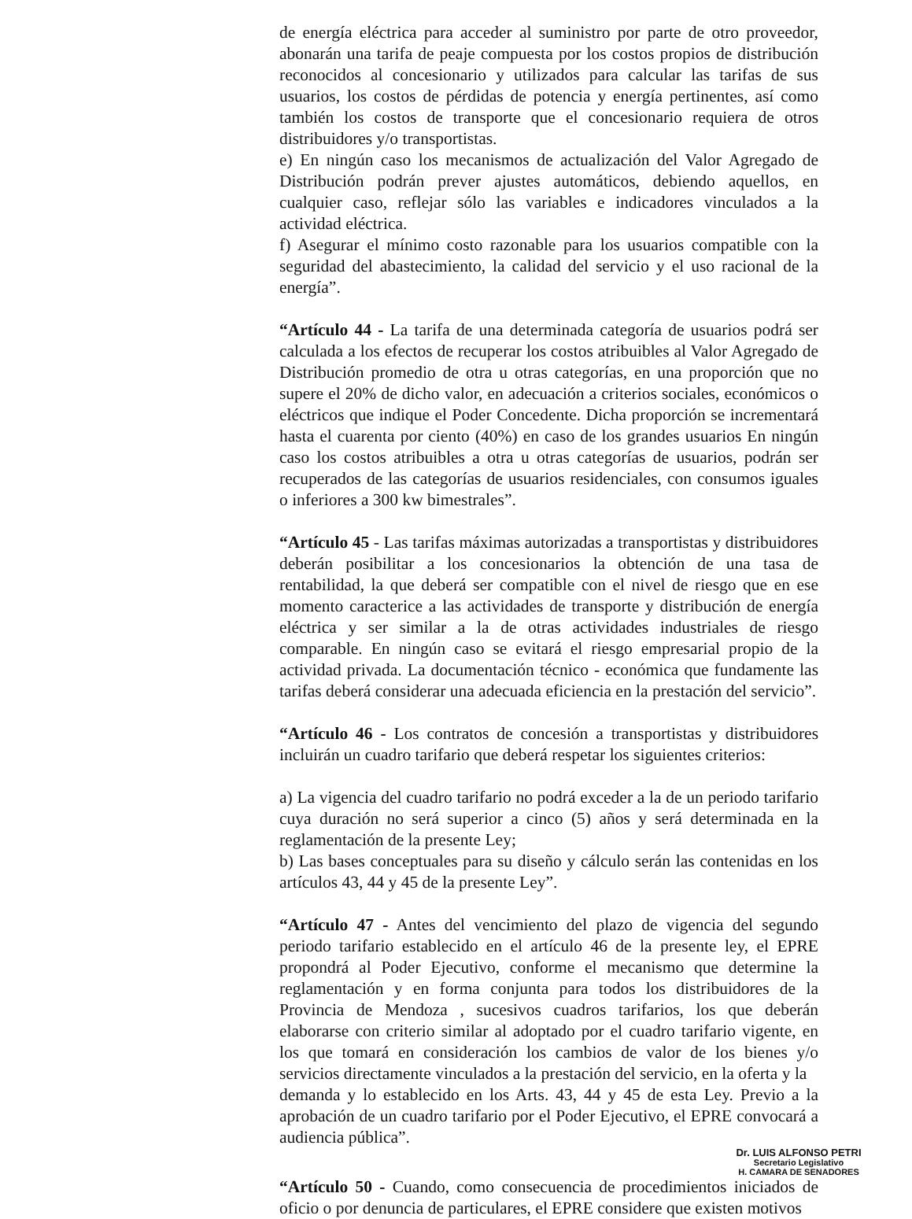de energía eléctrica para acceder al suministro por parte de otro proveedor, abonarán una tarifa de peaje compuesta por los costos propios de distribución reconocidos al concesionario y utilizados para calcular las tarifas de sus usuarios, los costos de pérdidas de potencia y energía pertinentes, así como también los costos de transporte que el concesionario requiera de otros distribuidores y/o transportistas.
e) En ningún caso los mecanismos de actualización del Valor Agregado de Distribución podrán prever ajustes automáticos, debiendo aquellos, en cualquier caso, reflejar sólo las variables e indicadores vinculados a la actividad eléctrica.
f) Asegurar el mínimo costo razonable para los usuarios compatible con la seguridad del abastecimiento, la calidad del servicio y el uso racional de la energía”.
“Artículo 44 - La tarifa de una determinada categoría de usuarios podrá ser calculada a los efectos de recuperar los costos atribuibles al Valor Agregado de Distribución promedio de otra u otras categorías, en una proporción que no supere el 20% de dicho valor, en adecuación a criterios sociales, económicos o eléctricos que indique el Poder Concedente. Dicha proporción se incrementará hasta el cuarenta por ciento (40%) en caso de los grandes usuarios En ningún caso los costos atribuibles a otra u otras categorías de usuarios, podrán ser recuperados de las categorías de usuarios residenciales, con consumos iguales o inferiores a 300 kw bimestrales”.
“Artículo 45 - Las tarifas máximas autorizadas a transportistas y distribuidores deberán posibilitar a los concesionarios la obtención de una tasa de rentabilidad, la que deberá ser compatible con el nivel de riesgo que en ese momento caracterice a las actividades de transporte y distribución de energía eléctrica y ser similar a la de otras actividades industriales de riesgo comparable. En ningún caso se evitará el riesgo empresarial propio de la actividad privada. La documentación técnico - económica que fundamente las tarifas deberá considerar una adecuada eficiencia en la prestación del servicio”.
“Artículo 46 - Los contratos de concesión a transportistas y distribuidores incluirán un cuadro tarifario que deberá respetar los siguientes criterios:
a) La vigencia del cuadro tarifario no podrá exceder a la de un periodo tarifario cuya duración no será superior a cinco (5) años y será determinada en la reglamentación de la presente Ley;
b) Las bases conceptuales para su diseño y cálculo serán las contenidas en los artículos 43, 44 y 45 de la presente Ley”.
“Artículo 47 - Antes del vencimiento del plazo de vigencia del segundo periodo tarifario establecido en el artículo 46 de la presente ley, el EPRE propondrá al Poder Ejecutivo, conforme el mecanismo que determine la reglamentación y en forma conjunta para todos los distribuidores de la Provincia de Mendoza , sucesivos cuadros tarifarios, los que deberán elaborarse con criterio similar al adoptado por el cuadro tarifario vigente, en los que tomará en consideración los cambios de valor de los bienes y/o servicios directamente vinculados a la prestación del servicio, en la oferta y la
demanda y lo establecido en los Arts. 43, 44 y 45 de esta Ley. Previo a la aprobación de un cuadro tarifario por el Poder Ejecutivo, el EPRE convocará a audiencia pública”.
Dr. LUIS ALFONSO PETRI
Secretario Legislativo
H. CAMARA DE SENADORES
“Artículo 50 - Cuando, como consecuencia de procedimientos iniciados de oficio o por denuncia de particulares, el EPRE considere que existen motivos